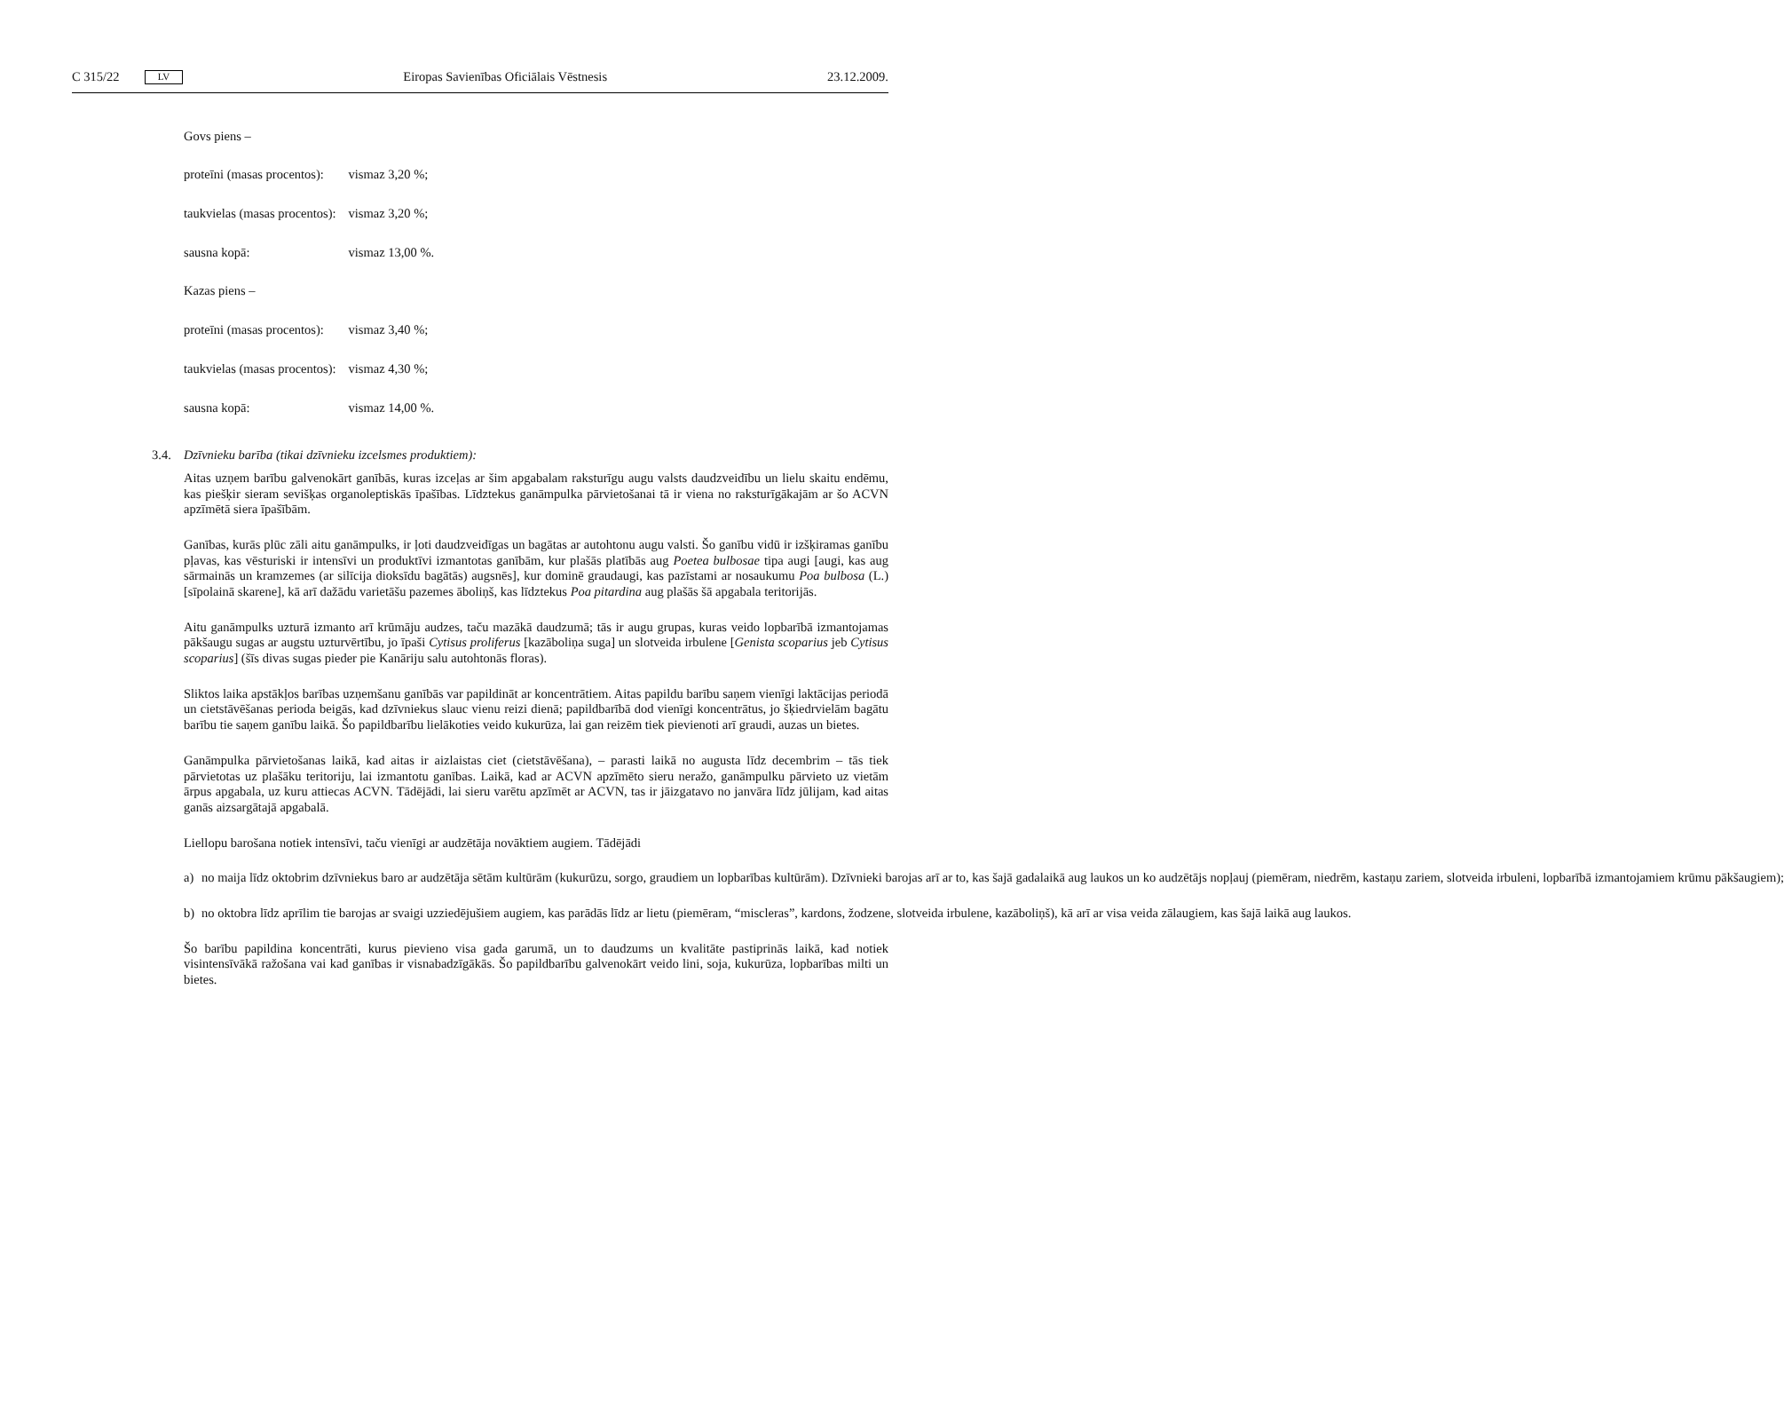C 315/22 LV Eiropas Savienības Oficiālais Vēstnesis 23.12.2009.
| Govs piens – | |
| proteīni (masas procentos): | vismaz 3,20 %; |
| taukvielas (masas procentos): | vismaz 3,20 %; |
| sausna kopā: | vismaz 13,00 %. |
| Kazas piens – | |
| proteīni (masas procentos): | vismaz 3,40 %; |
| taukvielas (masas procentos): | vismaz 4,30 %; |
| sausna kopā: | vismaz 14,00 %. |
3.4. Dzīvnieku barība (tikai dzīvnieku izcelsmes produktiem):
Aitas uzņem barību galvenokārt ganībās, kuras izceļas ar šim apgabalam raksturīgu augu valsts daudzveidību un lielu skaitu endēmu, kas piešķir sieram sevišķas organoleptiskās īpašības. Līdztekus ganāmpulka pārvietošanai tā ir viena no raksturīgākajām ar šo ACVN apzīmētā siera īpašībām.
Ganības, kurās plūc zāli aitu ganāmpulks, ir ļoti daudzveidīgas un bagātas ar autohtonu augu valsti. Šo ganību vidū ir izšķiramas ganību pļavas, kas vēsturiski ir intensīvi un produktīvi izmantotas ganībām, kur plašās platībās aug Poetea bulbosae tipa augi [augi, kas aug sārmainās un kramzemes (ar silīcija dioksīdu bagātās) augsnēs], kur dominē graudaugi, kas pazīstami ar nosaukumu Poa bulbosa (L.) [sīpolainā skarene], kā arī dažādu varietāšu pazemes āboliņš, kas līdztekus Poa pitardina aug plašās šā apgabala teritorijās.
Aitu ganāmpulks uzturā izmanto arī krūmāju audzes, taču mazākā daudzumā; tās ir augu grupas, kuras veido lopbarībā izmantojamas pākšaugu sugas ar augstu uzturvērtību, jo īpaši Cytisus proliferus [kazāboliņa suga] un slotveida irbulene [Genista scoparius jeb Cytisus scoparius] (šīs divas sugas pieder pie Kanāriju salu autohtonās floras).
Sliktos laika apstākļos barības uzņemšanu ganībās var papildināt ar koncentrātiem. Aitas papildu barību saņem vienīgi laktācijas periodā un cietstāvēšanas perioda beigās, kad dzīvniekus slauc vienu reizi dienā; papildbarībā dod vienīgi koncentrātus, jo šķiedrvielām bagātu barību tie saņem ganību laikā. Šo papildbarību lielākoties veido kukurūza, lai gan reizēm tiek pievienoti arī graudi, auzas un bietes.
Ganāmpulka pārvietošanas laikā, kad aitas ir aizlaistas ciet (cietstāvēšana), – parasti laikā no augusta līdz decembrim – tās tiek pārvietotas uz plašāku teritoriju, lai izmantotu ganības. Laikā, kad ar ACVN apzīmēto sieru neražo, ganāmpulku pārvieto uz vietām ārpus apgabala, uz kuru attiecas ACVN. Tādējādi, lai sieru varētu apzīmēt ar ACVN, tas ir jāizgatavo no janvāra līdz jūlijam, kad aitas ganās aizsargātajā apgabalā.
Liellopu barošana notiek intensīvi, taču vienīgi ar audzētāja novāktiem augiem. Tādējādi
a) no maija līdz oktobrim dzīvniekus baro ar audzētāja sētām kultūrām (kukurūzu, sorgo, graudiem un lopbarības kultūrām). Dzīvnieki barojas arī ar to, kas šajā gadalaikā aug laukos un ko audzētājs nopļauj (piemēram, niedrēm, kastaņu zariem, slotveida irbuleni, lopbarībā izmantojamiem krūmu pākšaugiem);
b) no oktobra līdz aprīlim tie barojas ar svaigi uzziedējušiem augiem, kas parādās līdz ar lietu (piemēram, “miscleras”, kardons, žodzene, slotveida irbulene, kazāboliņš), kā arī ar visa veida zālaugiem, kas šajā laikā aug laukos.
Šo barību papildina koncentrāti, kurus pievieno visa gada garumā, un to daudzums un kvalitāte pastiprinās laikā, kad notiek visintensīvākā ražošana vai kad ganības ir visnabadzīgākās. Šo papildbarību galvenokārt veido lini, soja, kukurūza, lopbarības milti un bietes.